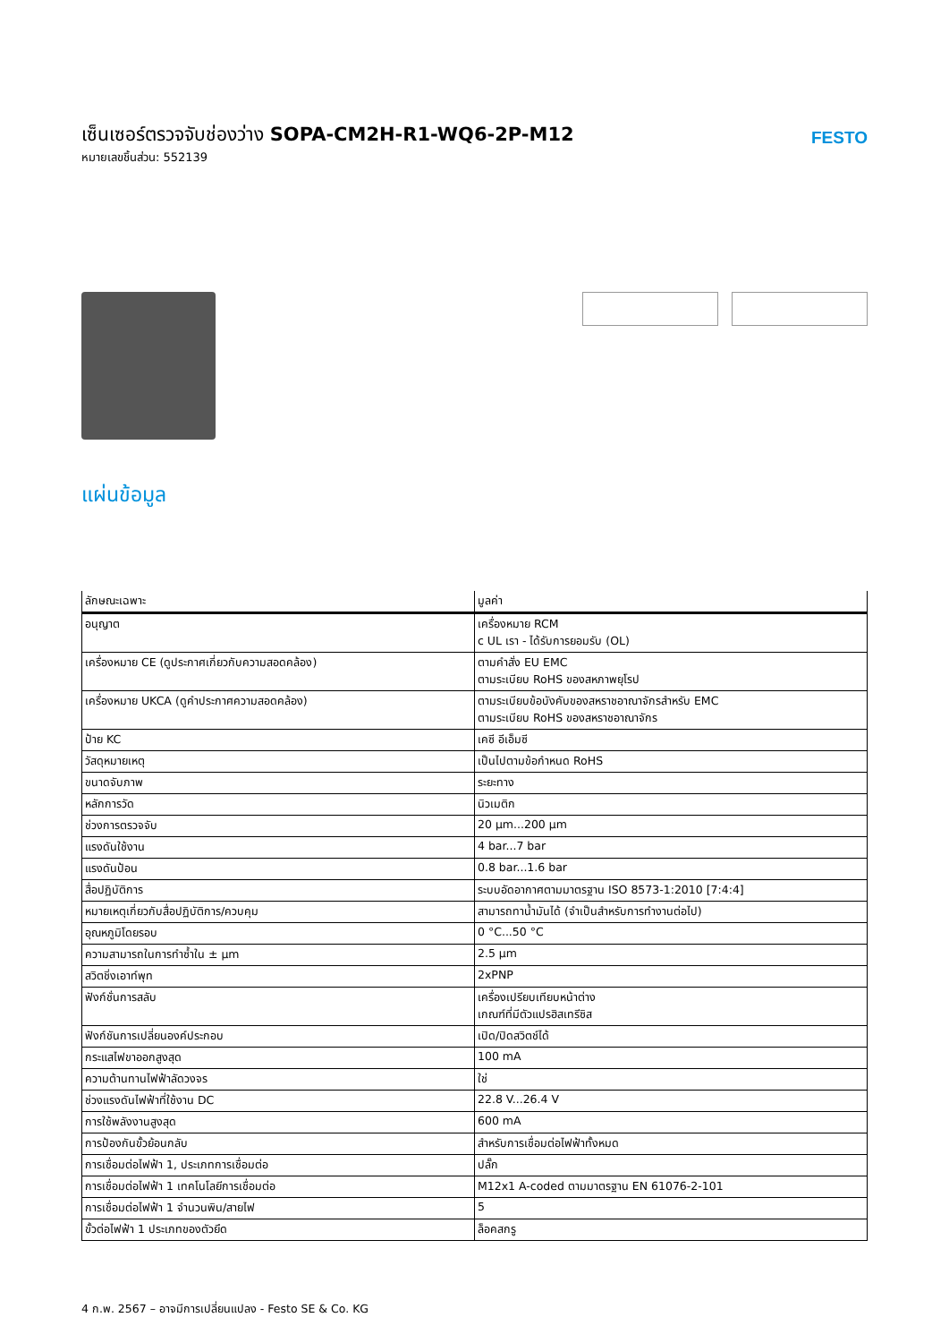เซ็นเซอร์ตรวจจับช่องว่าง SOPA-CM2H-R1-WQ6-2P-M12
หมายเลขชิ้นส่วน: 552139
FESTO
แผ่นข้อมูล
| ลักษณะเฉพาะ | มูลค่า |
| --- | --- |
| อนุญาต | เครื่องหมาย RCM c UL เรา - ได้รับการยอมรับ (OL) |
| เครื่องหมาย CE (ดูประกาศเกี่ยวกับความสอดคล้อง) | ตามคำสั่ง EU EMC ตามระเบียบ RoHS ของสหภาพยุโรป |
| เครื่องหมาย UKCA (ดูคำประกาศความสอดคล้อง) | ตามระเบียบข้อบังคับของสหราชอาณาจักรสำหรับ EMC ตามระเบียบ RoHS ของสหราชอาณาจักร |
| ป้าย KC | เคซี อีเอ็มซี |
| วัสดุหมายเหตุ | เป็นไปตามข้อกำหนด RoHS |
| ขนาดจับภาพ | ระยะทาง |
| หลักการวัด | นิวเมติก |
| ช่วงการตรวจจับ | 20 µm...200 µm |
| แรงดันใช้งาน | 4 bar...7 bar |
| แรงดันป้อน | 0.8 bar...1.6 bar |
| สื่อปฏิบัติการ | ระบบอัดอากาศตามมาตรฐาน ISO 8573-1:2010 [7:4:4] |
| หมายเหตุเกี่ยวกับสื่อปฏิบัติการ/ควบคุม | สามารถทาน้ำมันได้ (จำเป็นสำหรับการทำงานต่อไป) |
| อุณหภูมิโดยรอบ | 0 °C...50 °C |
| ความสามารถในการทำซ้ำใน ± µm | 2.5 µm |
| สวิตชิ่งเอาท์พุท | 2xPNP |
| ฟังก์ชั่นการสลับ | เครื่องเปรียบเทียบหน้าต่าง เกณฑ์ที่มีตัวแปรฮิสเทรีซิส |
| ฟังก์ชันการเปลี่ยนองค์ประกอบ | เปิด/ปิดสวิตช์ได้ |
| กระแสไฟขาออกสูงสุด | 100 mA |
| ความต้านทานไฟฟ้าลัดวงจร | ใช่ |
| ช่วงแรงดันไฟฟ้าที่ใช้งาน DC | 22.8 V...26.4 V |
| การใช้พลังงานสูงสุด | 600 mA |
| การป้องกันขั้วย้อนกลับ | สำหรับการเชื่อมต่อไฟฟ้าทั้งหมด |
| การเชื่อมต่อไฟฟ้า 1, ประเภทการเชื่อมต่อ | ปลั๊ก |
| การเชื่อมต่อไฟฟ้า 1 เทคโนโลยีการเชื่อมต่อ | M12x1 A-coded ตามมาตรฐาน EN 61076-2-101 |
| การเชื่อมต่อไฟฟ้า 1 จำนวนพิน/สายไฟ | 5 |
| ขั้วต่อไฟฟ้า 1 ประเภทของตัวยึด | ล็อคสกรู |
4 ก.พ. 2567 – อาจมีการเปลี่ยนแปลง - Festo SE & Co. KG